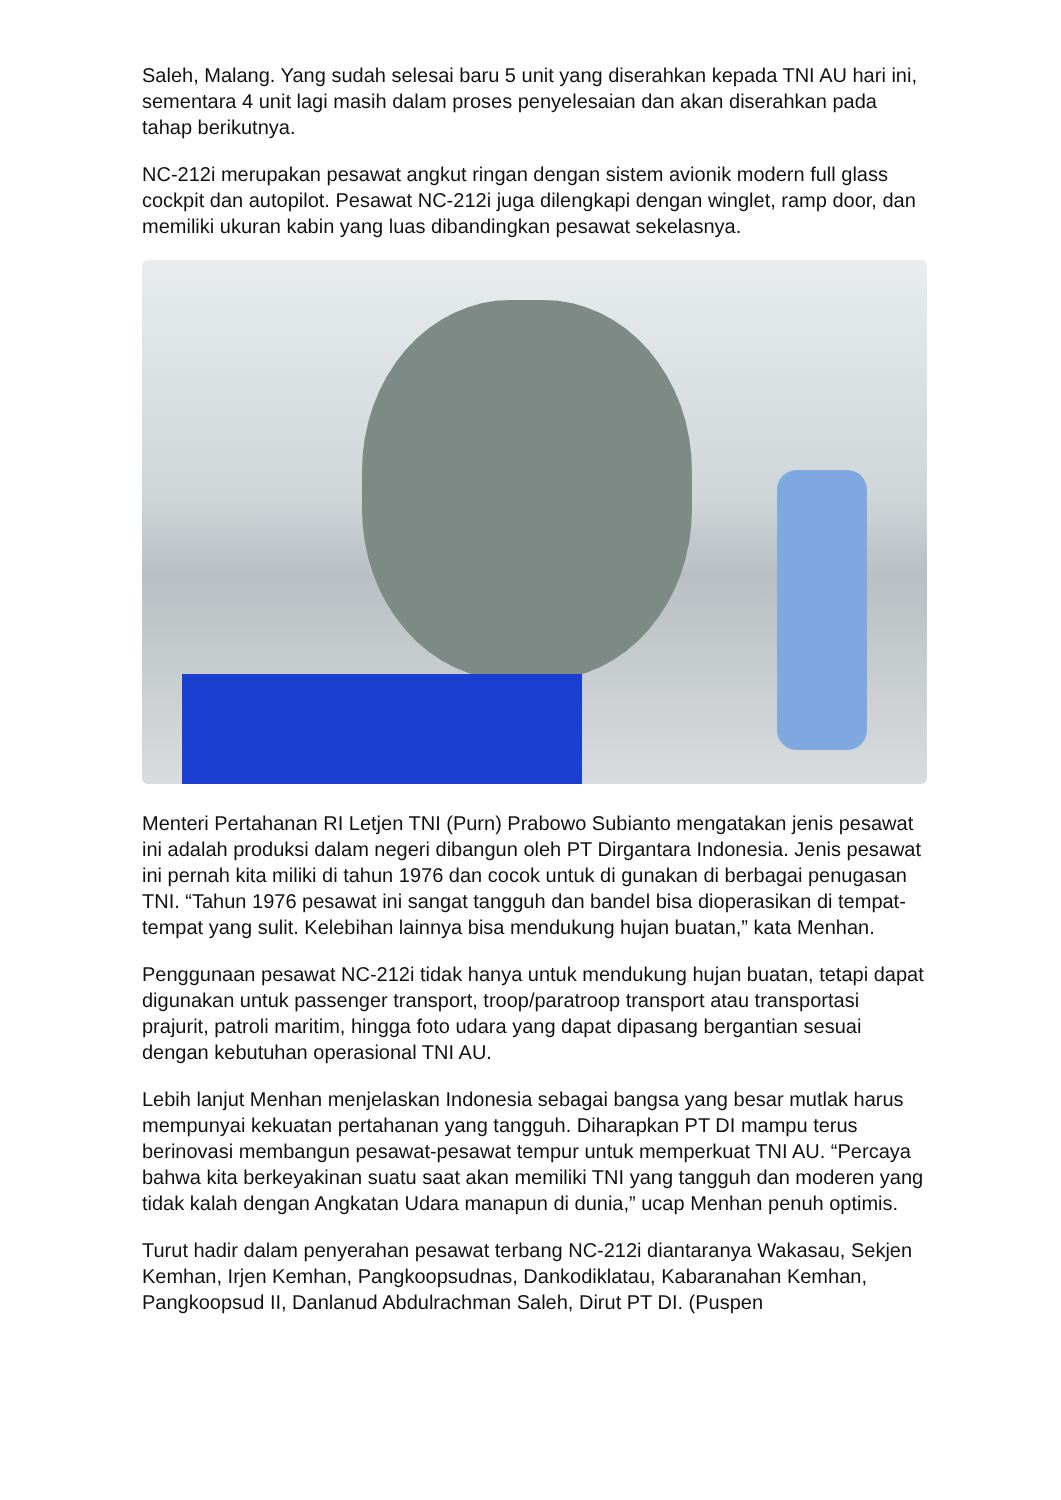Saleh, Malang. Yang sudah selesai baru 5 unit yang diserahkan kepada TNI AU hari ini, sementara 4 unit lagi masih dalam proses penyelesaian dan akan diserahkan pada tahap berikutnya.
NC-212i merupakan pesawat angkut ringan dengan sistem avionik modern full glass cockpit dan autopilot. Pesawat NC-212i juga dilengkapi dengan winglet, ramp door, dan memiliki ukuran kabin yang luas dibandingkan pesawat sekelasnya.
Menteri Pertahanan RI Letjen TNI (Purn) Prabowo Subianto mengatakan jenis pesawat ini adalah produksi dalam negeri dibangun oleh PT Dirgantara Indonesia. Jenis pesawat ini pernah kita miliki di tahun 1976 dan cocok untuk di gunakan di berbagai penugasan TNI. “Tahun 1976 pesawat ini sangat tangguh dan bandel bisa dioperasikan di tempat-tempat yang sulit. Kelebihan lainnya bisa mendukung hujan buatan,” kata Menhan.
Penggunaan pesawat NC-212i tidak hanya untuk mendukung hujan buatan, tetapi dapat digunakan untuk passenger transport, troop/paratroop transport atau transportasi prajurit, patroli maritim, hingga foto udara yang dapat dipasang bergantian sesuai dengan kebutuhan operasional TNI AU.
Lebih lanjut Menhan menjelaskan Indonesia sebagai bangsa yang besar mutlak harus mempunyai kekuatan pertahanan yang tangguh. Diharapkan PT DI mampu terus berinovasi membangun pesawat-pesawat tempur untuk memperkuat TNI AU. “Percaya bahwa kita berkeyakinan suatu saat akan memiliki TNI yang tangguh dan moderen yang tidak kalah dengan Angkatan Udara manapun di dunia,” ucap Menhan penuh optimis.
Turut hadir dalam penyerahan pesawat terbang NC-212i diantaranya Wakasau, Sekjen Kemhan, Irjen Kemhan, Pangkoopsudnas, Dankodiklatau, Kabaranahan Kemhan, Pangkoopsud II, Danlanud Abdulrachman Saleh, Dirut PT DI. (Puspen